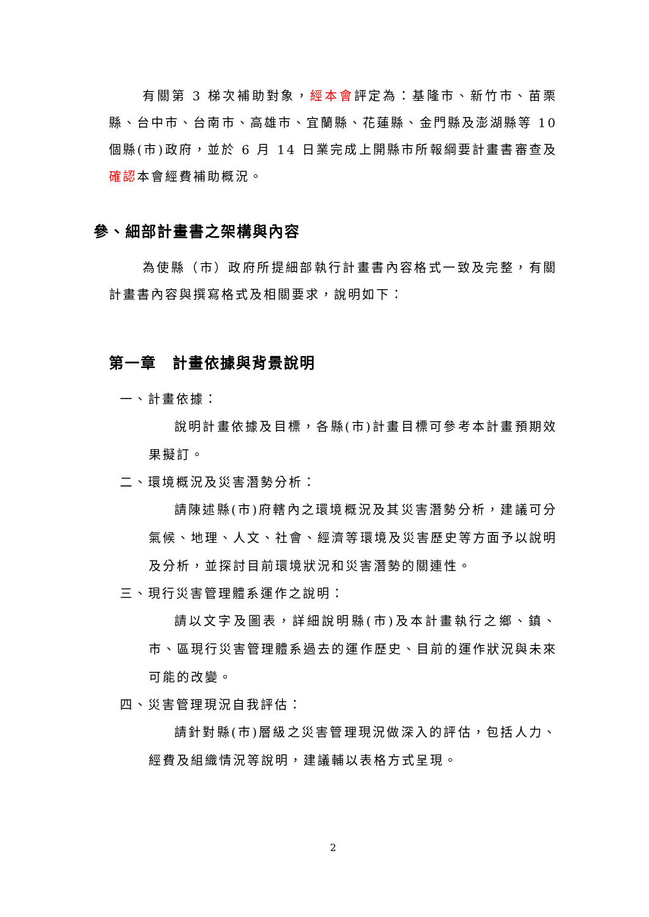有關第 3 梯次補助對象，經本會評定為：基隆市、新竹市、苗栗縣、台中市、台南市、高雄市、宜蘭縣、花蓮縣、金門縣及澎湖縣等 10 個縣(市)政府，並於 6 月 14 日業完成上開縣市所報綱要計畫書審查及確認本會經費補助概況。
參、細部計畫書之架構與內容
為使縣（市）政府所提細部執行計畫書內容格式一致及完整，有關計畫書內容與撰寫格式及相關要求，說明如下：
第一章　計畫依據與背景說明
一、計畫依據：
說明計畫依據及目標，各縣(市)計畫目標可參考本計畫預期效果擬訂。
二、環境概況及災害潛勢分析：
請陳述縣(市)府轄內之環境概況及其災害潛勢分析，建議可分氣候、地理、人文、社會、經濟等環境及災害歷史等方面予以說明及分析，並探討目前環境狀況和災害潛勢的關連性。
三、現行災害管理體系運作之說明：
請以文字及圖表，詳細說明縣(市)及本計畫執行之鄉、鎮、市、區現行災害管理體系過去的運作歷史、目前的運作狀況與未來可能的改變。
四、災害管理現況自我評估：
請針對縣(市)層級之災害管理現況做深入的評估，包括人力、經費及組織情況等說明，建議輔以表格方式呈現。
2